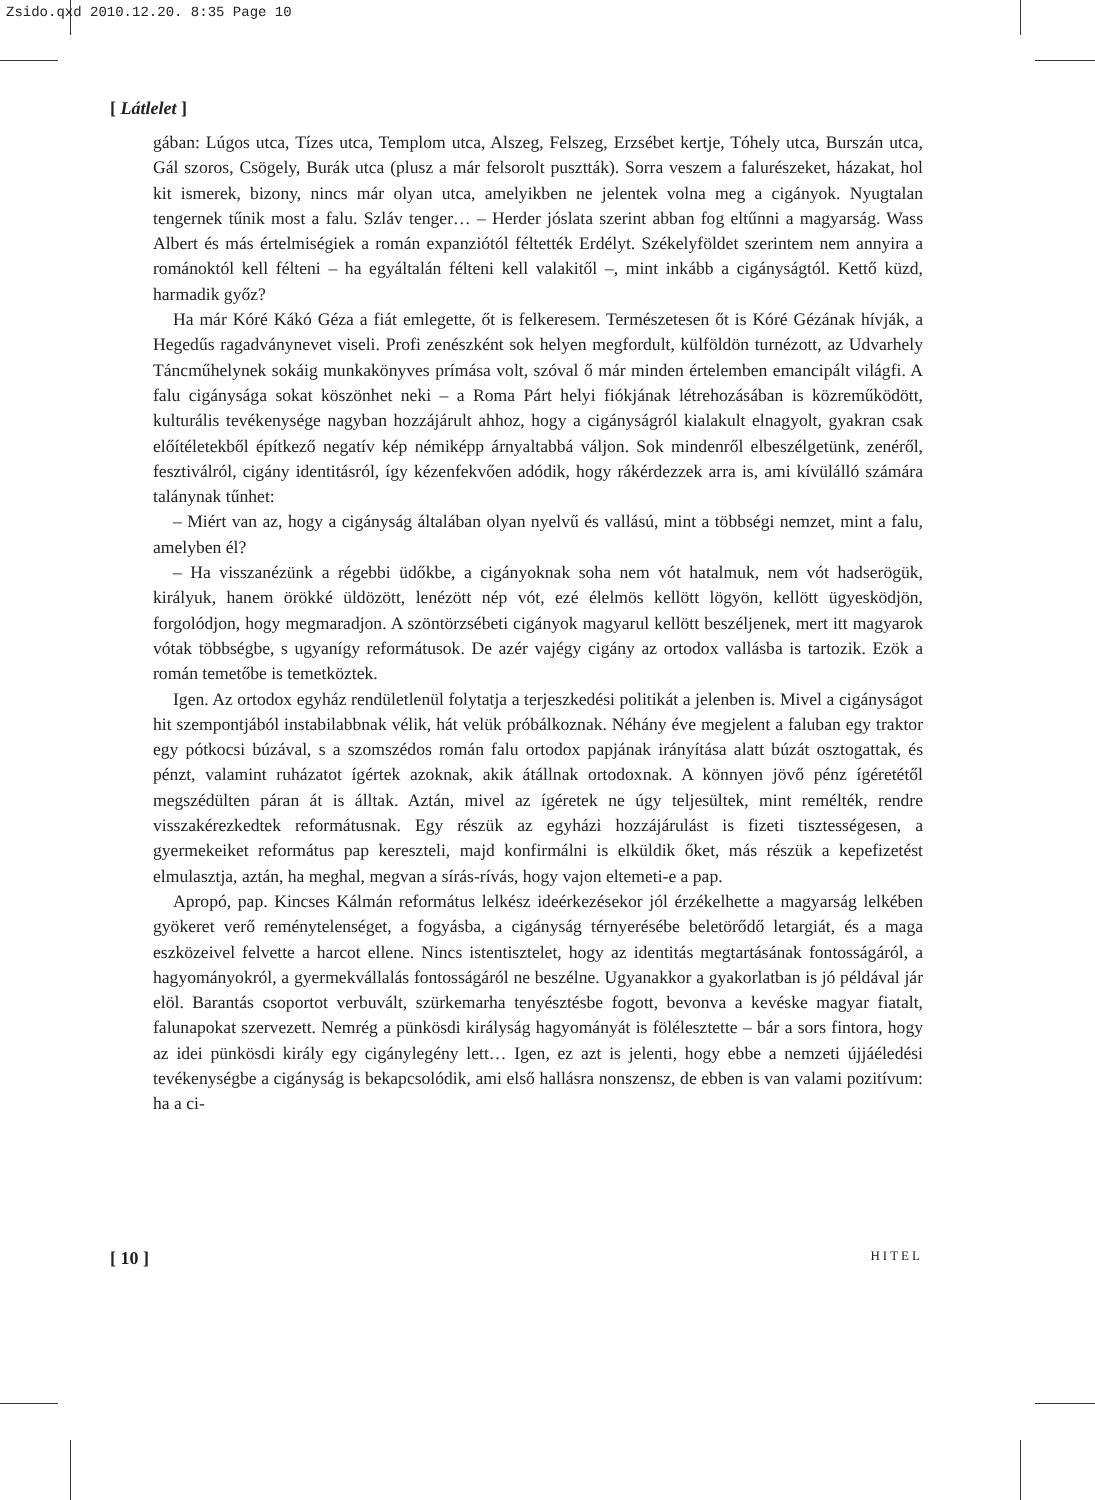Zsido.qxd 2010.12.20. 8:35 Page 10
[ Látlelet ]
gában: Lúgos utca, Tízes utca, Templom utca, Alszeg, Felszeg, Erzsébet kertje, Tóhely utca, Burszán utca, Gál szoros, Csögely, Burák utca (plusz a már felsorolt pusztták). Sorra veszem a falurészeket, házakat, hol kit ismerek, bizony, nincs már olyan utca, amelyikben ne jelentek volna meg a cigányok. Nyugtalan tengernek tűnik most a falu. Szláv tenger… – Herder jóslata szerint abban fog eltűnni a magyarság. Wass Albert és más értelmiségiek a román expanziótól féltették Erdélyt. Székelyföldet szerintem nem annyira a románoktól kell félteni – ha egyáltalán félteni kell valakitől –, mint inkább a cigányságtól. Kettő küzd, harmadik győz?
Ha már Kóré Kákó Géza a fiát emlegette, őt is felkeresem. Természetesen őt is Kóré Gézának hívják, a Hegedűs ragadványnevet viseli. Profi zenészként sok helyen megfordult, külföldön turnézott, az Udvarhely Táncműhelynek sokáig munkakönyves prímása volt, szóval ő már minden értelemben emancipált világfi. A falu cigánysága sokat köszönhet neki – a Roma Párt helyi fiókjának létrehozásában is közreműködött, kulturális tevékenysége nagyban hozzájárult ahhoz, hogy a cigányságról kialakult elnagyolt, gyakran csak előítéletekből építkező negatív kép némiképp árnyaltabbá váljon. Sok mindenről elbeszélgetünk, zenéről, fesztiválról, cigány identitásról, így kézenfekvően adódik, hogy rákérdezzek arra is, ami kívülálló számára talánynak tűnhet:
– Miért van az, hogy a cigányság általában olyan nyelvű és vallású, mint a többségi nemzet, mint a falu, amelyben él?
– Ha visszanézünk a régebbi üdőkbe, a cigányoknak soha nem vót hatalmuk, nem vót hadserögük, királyuk, hanem örökké üldözött, lenézött nép vót, ezé élelmös kellött lögyön, kellött ügyesködjön, forgolódjon, hogy megmaradjon. A szöntörzsébeti cigányok magyarul kellött beszéljenek, mert itt magyarok vótak többségbe, s ugyanígy reformátusok. De azér vajégy cigány az ortodox vallásba is tartozik. Ezök a román temetőbe is temetköztek.
Igen. Az ortodox egyház rendületlenül folytatja a terjeszkedési politikát a jelenben is. Mivel a cigányságot hit szempontjából instabilabbnak vélik, hát velük próbálkoznak. Néhány éve megjelent a faluban egy traktor egy pótkocsi búzával, s a szomszédos román falu ortodox papjának irányítása alatt búzát osztogattak, és pénzt, valamint ruházatot ígértek azoknak, akik átállnak ortodoxnak. A könnyen jövő pénz ígéretétől megszédülten páran át is álltak. Aztán, mivel az ígéretek ne úgy teljesültek, mint remélték, rendre visszakérezkedtek reformátusnak. Egy részük az egyházi hozzájárulást is fizeti tisztességesen, a gyermekeiket református pap kereszteli, majd konfirmálni is elküldik őket, más részük a kepefizetést elmulasztja, aztán, ha meghal, megvan a sírás-rívás, hogy vajon eltemeti-e a pap.
Apropó, pap. Kincses Kálmán református lelkész ideérkezésekor jól érzékelhette a magyarság lelkében gyökeret verő reménytelenséget, a fogyásba, a cigányság térnyerésébe beletörődő letargiát, és a maga eszközeivel felvette a harcot ellene. Nincs istentisztelet, hogy az identitás megtartásának fontosságáról, a hagyományokról, a gyermekvállalás fontosságáról ne beszélne. Ugyanakkor a gyakorlatban is jó példával jár elöl. Barantás csoportot verbuvált, szürkemarha tenyésztésbe fogott, bevonva a kevéske magyar fiatalt, falunapokat szervezett. Nemrég a pünkösdi királyság hagyományát is fölélesztette – bár a sors fintora, hogy az idei pünkösdi király egy cigánylegény lett… Igen, ez azt is jelenti, hogy ebbe a nemzeti újjáéledési tevékenységbe a cigányság is bekapcsolódik, ami első hallásra nonszensz, de ebben is van valami pozitívum: ha a ci-
[ 10 ] HITEL